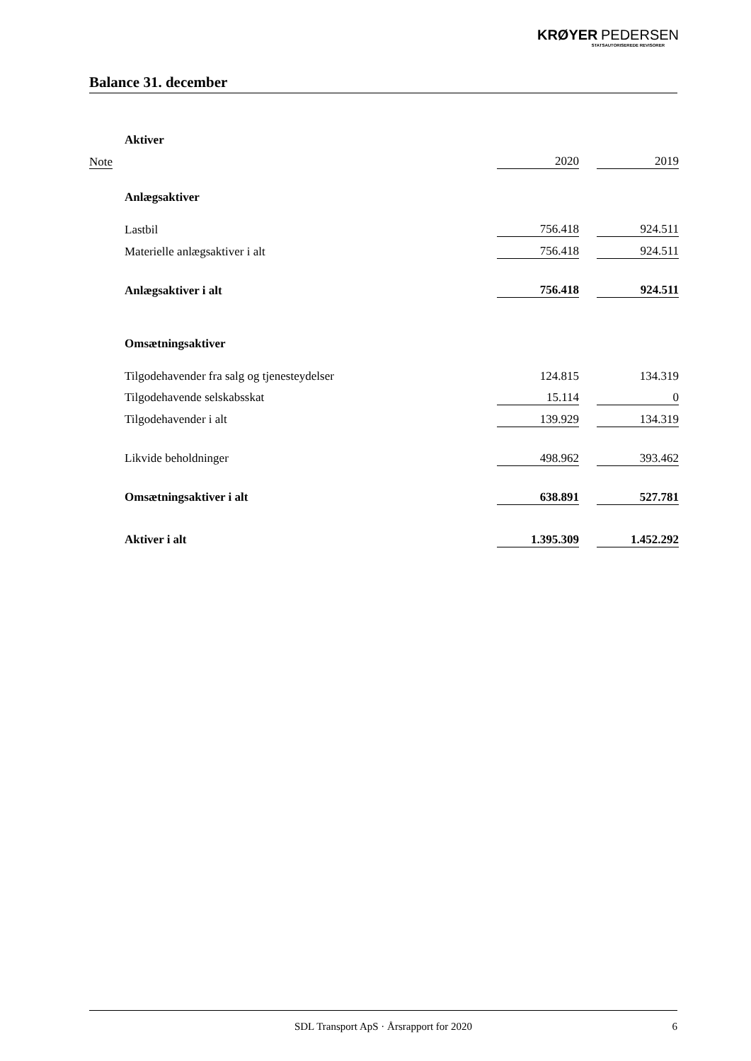KRØYER PEDERSEN
STATSAUTORISEREDE REVISORER
Balance 31. december
| | Aktiver | | | |
| Note | | 2020 | | 2019 |
| | Anlægsaktiver | | | |
| | Lastbil | 756.418 | | 924.511 |
| | Materielle anlægsaktiver i alt | 756.418 | | 924.511 |
| | Anlægsaktiver i alt | 756.418 | | 924.511 |
| | Omsætningsaktiver | | | |
| | Tilgodehavender fra salg og tjenesteydelser | 124.815 | | 134.319 |
| | Tilgodehavende selskabsskat | 15.114 | | 0 |
| | Tilgodehavender i alt | 139.929 | | 134.319 |
| | Likvide beholdninger | 498.962 | | 393.462 |
| | Omsætningsaktiver i alt | 638.891 | | 527.781 |
| | Aktiver i alt | 1.395.309 | | 1.452.292 |
SDL Transport ApS · Årsrapport for 2020 6